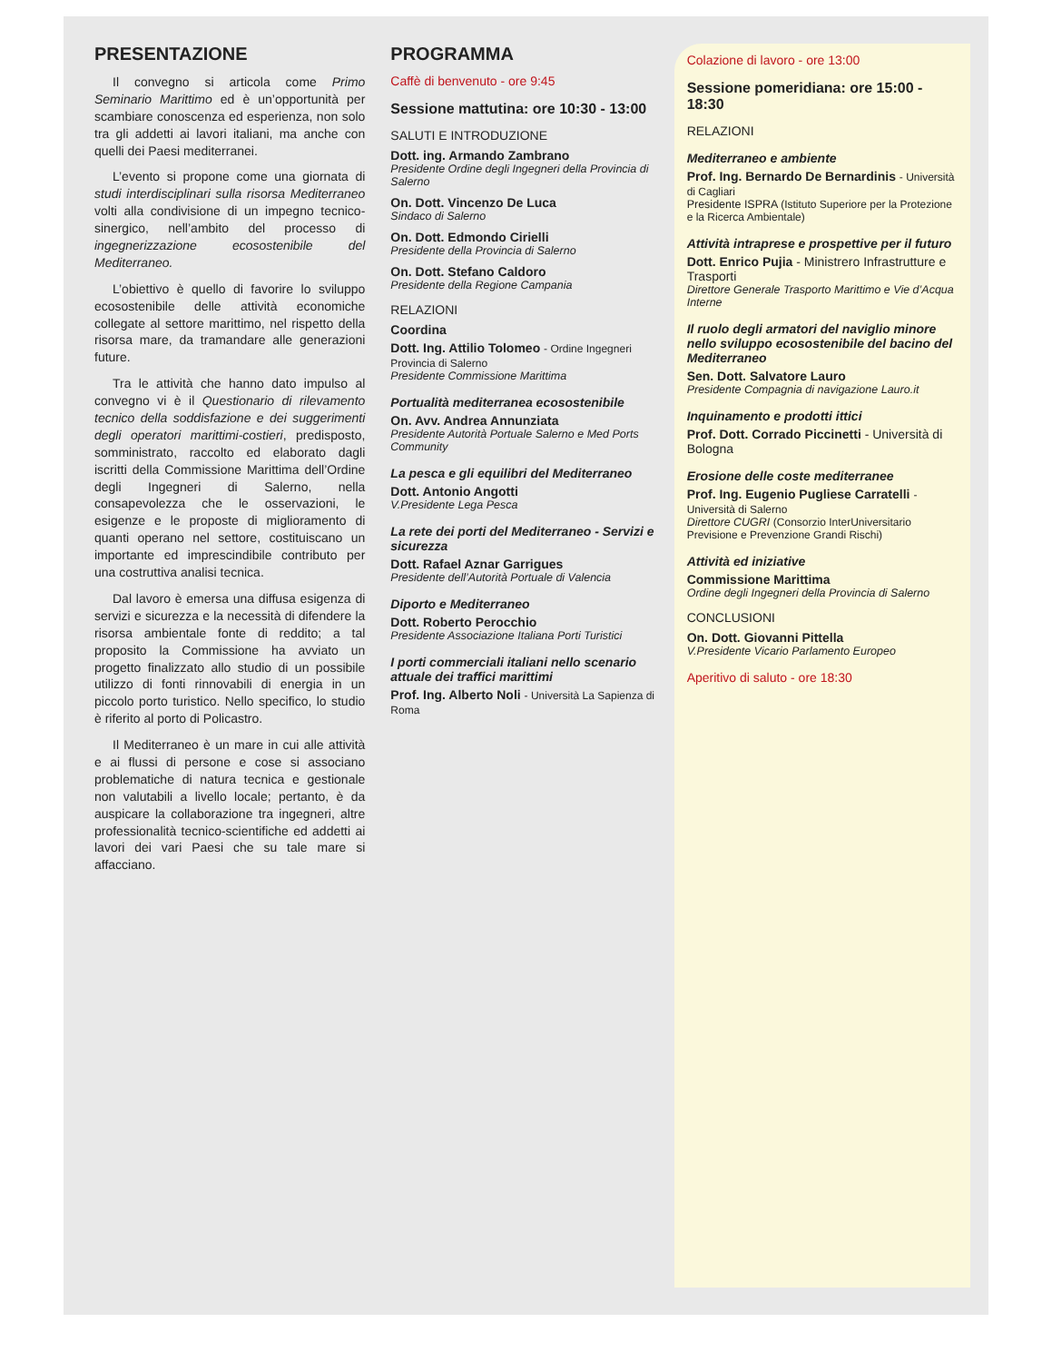PRESENTAZIONE
Il convegno si articola come Primo Seminario Marittimo ed è un’opportunità per scambiare conoscenza ed esperienza, non solo tra gli addetti ai lavori italiani, ma anche con quelli dei Paesi mediterranei.
L’evento si propone come una giornata di studi interdisciplinari sulla risorsa Mediterraneo volti alla condivisione di un impegno tecnico-sinergico, nell’ambito del processo di ingegnerizzazione ecosostenibile del Mediterraneo.
L’obiettivo è quello di favorire lo sviluppo ecosostenibile delle attività economiche collegate al settore marittimo, nel rispetto della risorsa mare, da tramandare alle generazioni future.
Tra le attività che hanno dato impulso al convegno vi è il Questionario di rilevamento tecnico della soddisfazione e dei suggerimenti degli operatori marittimi-costieri, predisposto, somministrato, raccolto ed elaborato dagli iscritti della Commissione Marittima dell’Ordine degli Ingegneri di Salerno, nella consapevolezza che le osservazioni, le esigenze e le proposte di miglioramento di quanti operano nel settore, costituiscano un importante ed imprescindibile contributo per una costruttiva analisi tecnica.
Dal lavoro è emersa una diffusa esigenza di servizi e sicurezza e la necessità di difendere la risorsa ambientale fonte di reddito; a tal proposito la Commissione ha avviato un progetto finalizzato allo studio di un possibile utilizzo di fonti rinnovabili di energia in un piccolo porto turistico. Nello specifico, lo studio è riferito al porto di Policastro.
Il Mediterraneo è un mare in cui alle attività e ai flussi di persone e cose si associano problematiche di natura tecnica e gestionale non valutabili a livello locale; pertanto, è da auspicare la collaborazione tra ingegneri, altre professionalità tecnico-scientifiche ed addetti ai lavori dei vari Paesi che su tale mare si affacciano.
PROGRAMMA
Caffè di benvenuto - ore 9:45
Sessione mattutina: ore 10:30 - 13:00
SALUTI E INTRODUZIONE
Dott. ing. Armando Zambrano
Presidente Ordine degli Ingegneri della Provincia di Salerno
On. Dott. Vincenzo De Luca
Sindaco di Salerno
On. Dott. Edmondo Cirielli
Presidente della Provincia di Salerno
On. Dott. Stefano Caldoro
Presidente della Regione Campania
RELAZIONI
Coordina
Dott. Ing. Attilio Tolomeo - Ordine Ingegneri Provincia di Salerno
Presidente Commissione Marittima
Portualità mediterranea ecosostenibile
On. Avv. Andrea Annunziata
Presidente Autorità Portuale Salerno e Med Ports Community
La pesca e gli equilibri del Mediterraneo
Dott. Antonio Angotti
V.Presidente Lega Pesca
La rete dei porti del Mediterraneo - Servizi e sicurezza
Dott. Rafael Aznar Garrigues
Presidente dell’Autorità Portuale di Valencia
Diporto e Mediterraneo
Dott. Roberto Perocchio
Presidente Associazione Italiana Porti Turistici
I porti commerciali italiani nello scenario attuale dei traffici marittimi
Prof. Ing. Alberto Noli - Università La Sapienza di Roma
Colazione di lavoro - ore 13:00
Sessione pomeridiana: ore 15:00 - 18:30
RELAZIONI
Mediterraneo e ambiente
Prof. Ing. Bernardo De Bernardinis - Università di Cagliari
Presidente ISPRA (Istituto Superiore per la Protezione e la Ricerca Ambientale)
Attività intraprese e prospettive per il futuro
Dott. Enrico Pujia - Ministrero Infrastrutture e Trasporti
Direttore Generale Trasporto Marittimo e Vie d’Acqua Interne
Il ruolo degli armatori del naviglio minore nello sviluppo ecosostenibile del bacino del Mediterraneo
Sen. Dott. Salvatore Lauro
Presidente Compagnia di navigazione Lauro.it
Inquinamento e prodotti ittici
Prof. Dott. Corrado Piccinetti - Università di Bologna
Erosione delle coste mediterranee
Prof. Ing. Eugenio Pugliese Carratelli - Università di Salerno
Direttore CUGRI (Consorzio InterUniversitario Previsione e Prevenzione Grandi Rischi)
Attività ed iniziative
Commissione Marittima
Ordine degli Ingegneri della Provincia di Salerno
CONCLUSIONI
On. Dott. Giovanni Pittella
V.Presidente Vicario Parlamento Europeo
Aperitivo di saluto - ore 18:30